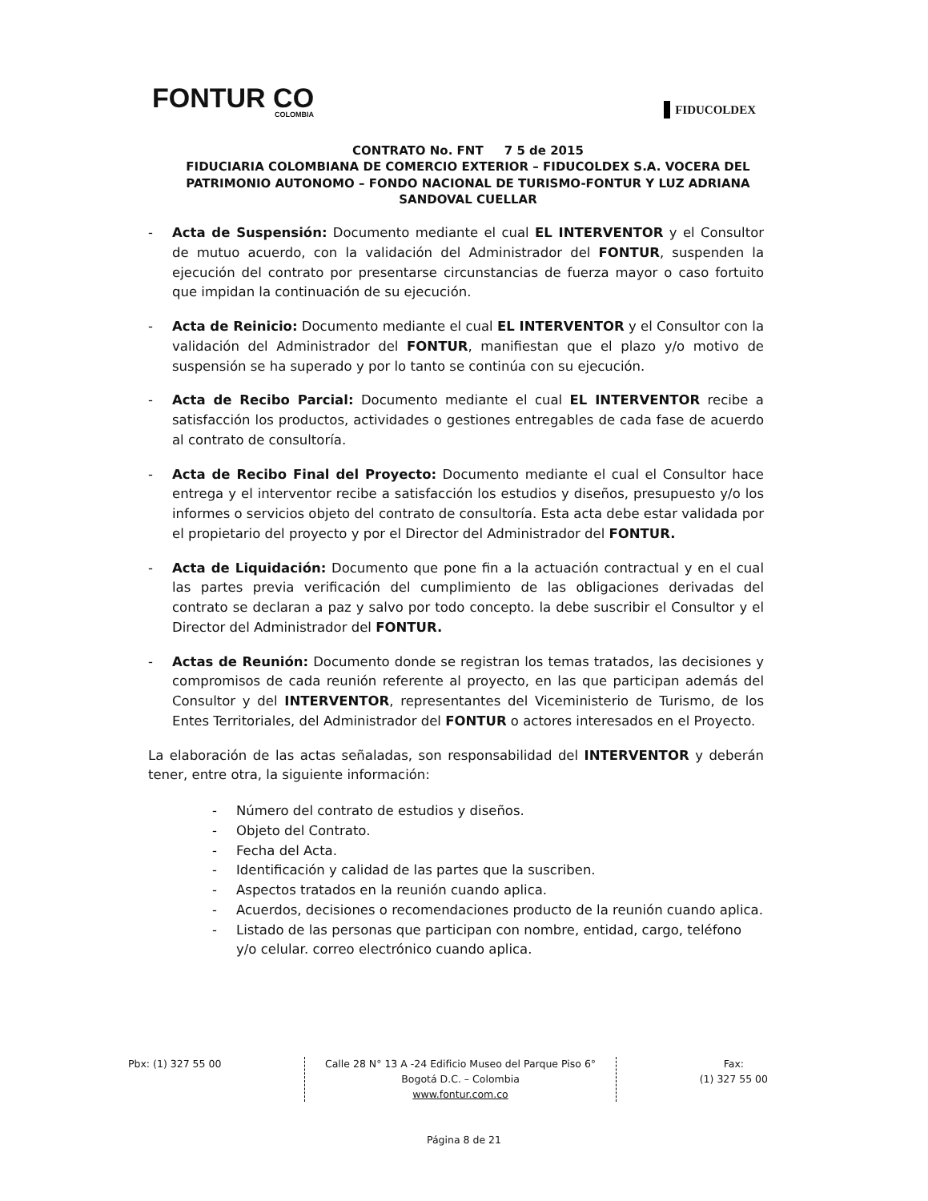FONTUR CO
COLOMBIA
FIDUCOLDEX
CONTRATO No. FNT 7 5 de 2015
FIDUCIARIA COLOMBIANA DE COMERCIO EXTERIOR – FIDUCOLDEX S.A. VOCERA DEL PATRIMONIO AUTONOMO – FONDO NACIONAL DE TURISMO-FONTUR Y LUZ ADRIANA SANDOVAL CUELLAR
- Acta de Suspensión: Documento mediante el cual EL INTERVENTOR y el Consultor de mutuo acuerdo, con la validación del Administrador del FONTUR, suspenden la ejecución del contrato por presentarse circunstancias de fuerza mayor o caso fortuito que impidan la continuación de su ejecución.
- Acta de Reinicio: Documento mediante el cual EL INTERVENTOR y el Consultor con la validación del Administrador del FONTUR, manifiestan que el plazo y/o motivo de suspensión se ha superado y por lo tanto se continúa con su ejecución.
- Acta de Recibo Parcial: Documento mediante el cual EL INTERVENTOR recibe a satisfacción los productos, actividades o gestiones entregables de cada fase de acuerdo al contrato de consultoría.
- Acta de Recibo Final del Proyecto: Documento mediante el cual el Consultor hace entrega y el interventor recibe a satisfacción los estudios y diseños, presupuesto y/o los informes o servicios objeto del contrato de consultoría. Esta acta debe estar validada por el propietario del proyecto y por el Director del Administrador del FONTUR.
- Acta de Liquidación: Documento que pone fin a la actuación contractual y en el cual las partes previa verificación del cumplimiento de las obligaciones derivadas del contrato se declaran a paz y salvo por todo concepto. la debe suscribir el Consultor y el Director del Administrador del FONTUR.
- Actas de Reunión: Documento donde se registran los temas tratados, las decisiones y compromisos de cada reunión referente al proyecto, en las que participan además del Consultor y del INTERVENTOR, representantes del Viceministerio de Turismo, de los Entes Territoriales, del Administrador del FONTUR o actores interesados en el Proyecto.
La elaboración de las actas señaladas, son responsabilidad del INTERVENTOR y deberán tener, entre otra, la siguiente información:
- Número del contrato de estudios y diseños.
- Objeto del Contrato.
- Fecha del Acta.
- Identificación y calidad de las partes que la suscriben.
- Aspectos tratados en la reunión cuando aplica.
- Acuerdos, decisiones o recomendaciones producto de la reunión cuando aplica.
- Listado de las personas que participan con nombre, entidad, cargo, teléfono y/o celular. correo electrónico cuando aplica.
Pbx: (1) 327 55 00 Calle 28 N° 13 A -24 Edificio Museo del Parque Piso 6°
Bogotá D.C. – Colombia
www.fontur.com.co
Fax:
(1) 327 55 00
Página 8 de 21